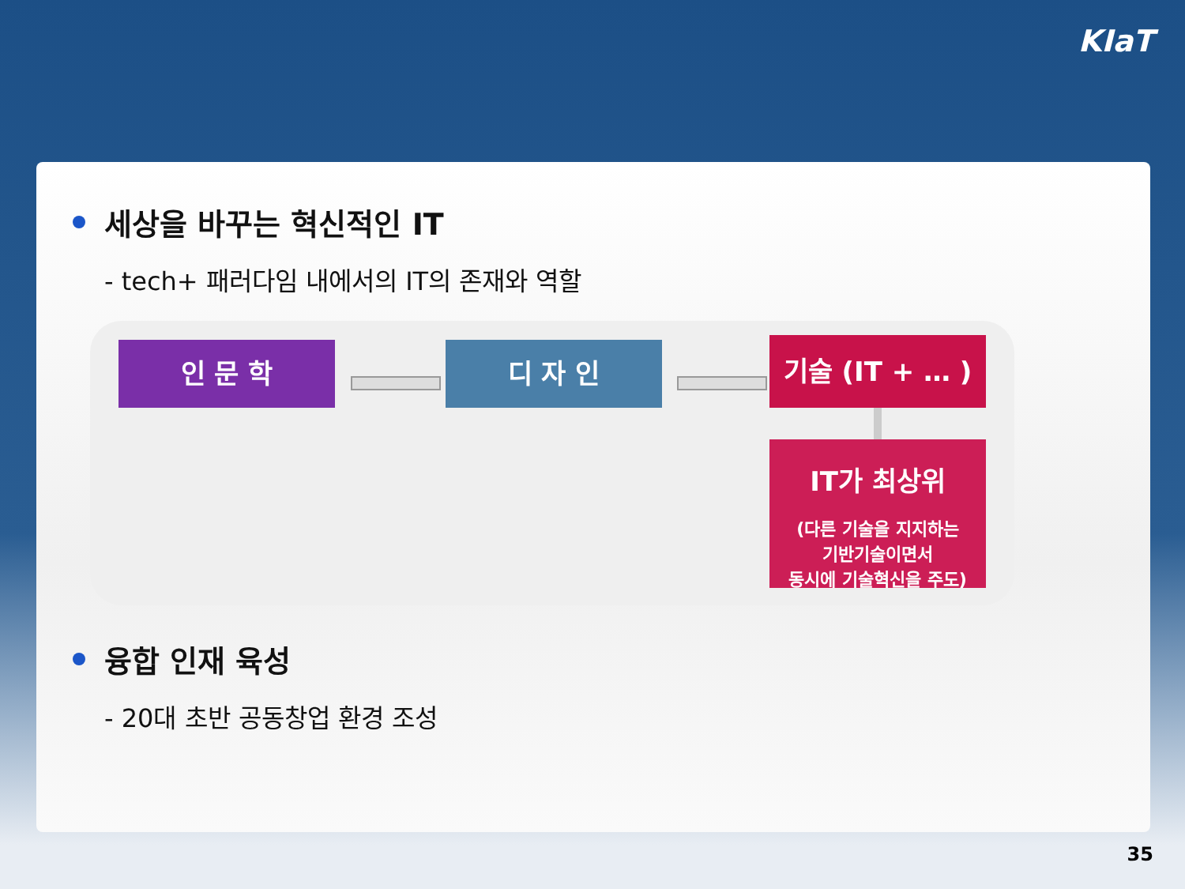KIaT
세상을 바꾸는 혁신적인 IT
- tech+ 패러다임 내에서의 IT의 존재와 역할
인 문 학 디 자 인 기술 (IT + … )
IT가 최상위
(다른 기술을 지지하는
기반기술이면서
동시에 기술혁신을 주도)
융합 인재 육성
- 20대 초반 공동창업 환경 조성
35